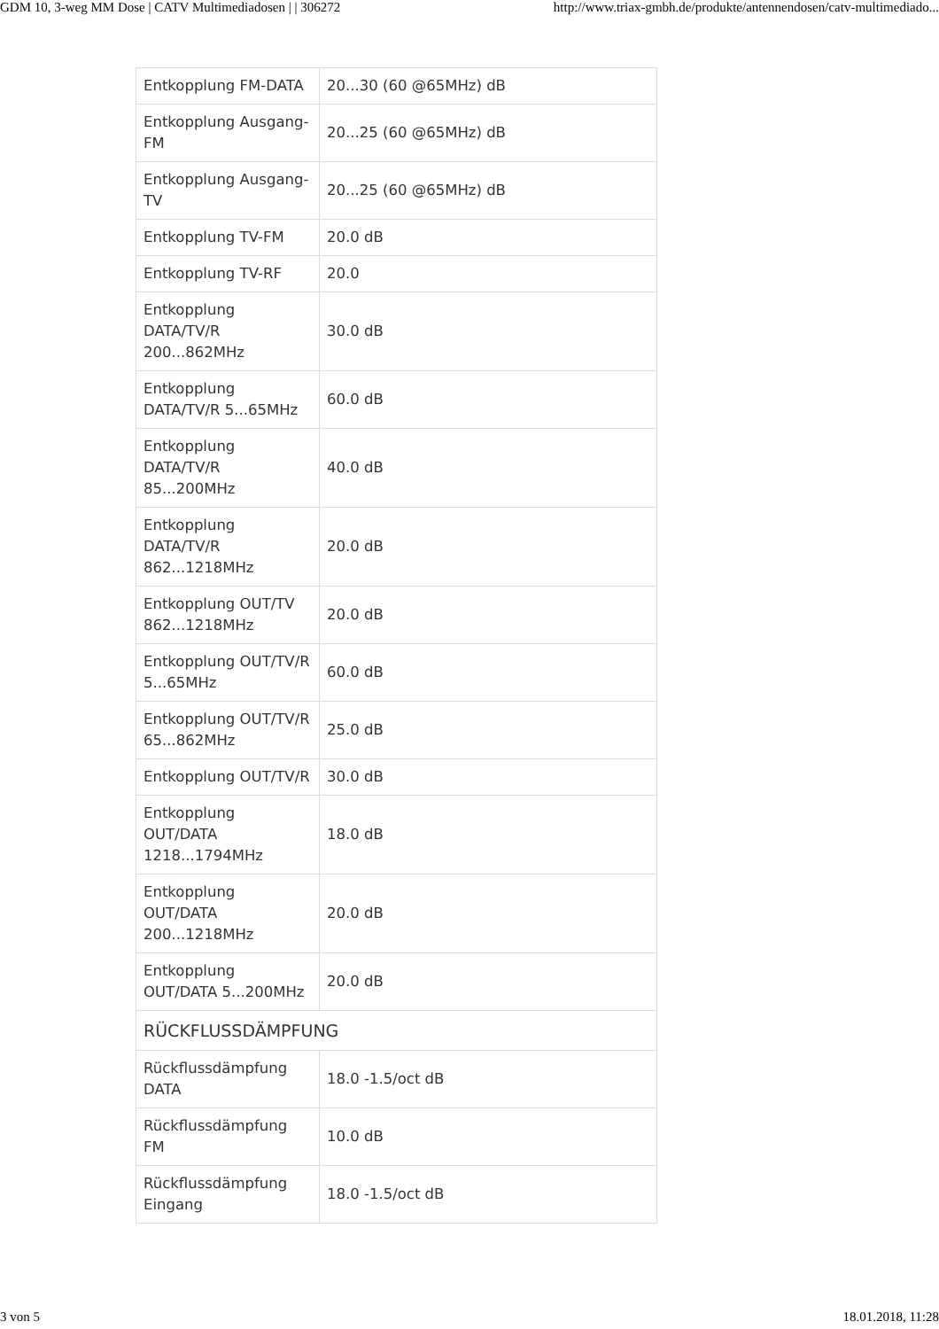GDM 10, 3-weg MM Dose | CATV Multimediadosen | | 306272 http://www.triax-gmbh.de/produkte/antennendosen/catv-multimediado...
| Entkopplung FM-DATA | 20...30 (60 @65MHz) dB |
| Entkopplung Ausgang-FM | 20...25 (60 @65MHz) dB |
| Entkopplung Ausgang-TV | 20...25 (60 @65MHz) dB |
| Entkopplung TV-FM | 20.0 dB |
| Entkopplung TV-RF | 20.0 |
| Entkopplung DATA/TV/R 200...862MHz | 30.0 dB |
| Entkopplung DATA/TV/R 5...65MHz | 60.0 dB |
| Entkopplung DATA/TV/R 85...200MHz | 40.0 dB |
| Entkopplung DATA/TV/R 862...1218MHz | 20.0 dB |
| Entkopplung OUT/TV 862...1218MHz | 20.0 dB |
| Entkopplung OUT/TV/R 5...65MHz | 60.0 dB |
| Entkopplung OUT/TV/R 65...862MHz | 25.0 dB |
| Entkopplung OUT/TV/R | 30.0 dB |
| Entkopplung OUT/DATA 1218...1794MHz | 18.0 dB |
| Entkopplung OUT/DATA 200...1218MHz | 20.0 dB |
| Entkopplung OUT/DATA 5...200MHz | 20.0 dB |
| RÜCKFLUSSDÄMPFUNG | |
| Rückflussdämpfung DATA | 18.0 -1.5/oct dB |
| Rückflussdämpfung FM | 10.0 dB |
| Rückflussdämpfung Eingang | 18.0 -1.5/oct dB |
3 von 5 18.01.2018, 11:28